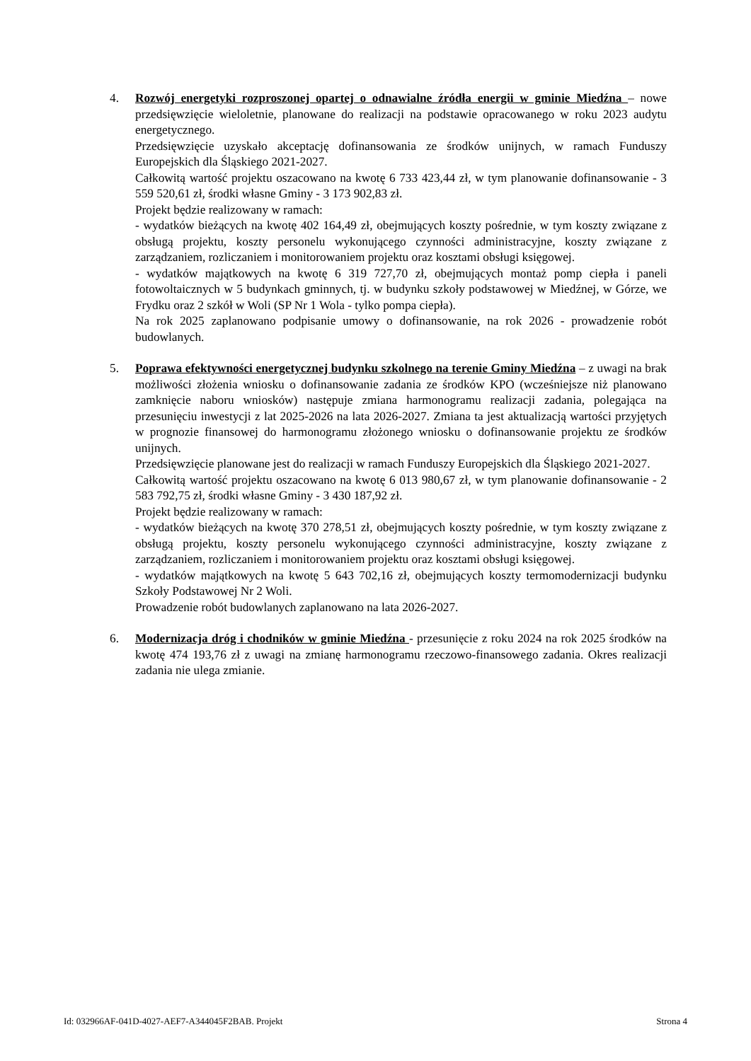4. Rozwój energetyki rozproszonej opartej o odnawialne źródła energii w gminie Miedźna – nowe przedsięwzięcie wieloletnie, planowane do realizacji na podstawie opracowanego w roku 2023 audytu energetycznego.
Przedsięwzięcie uzyskało akceptację dofinansowania ze środków unijnych, w ramach Funduszy Europejskich dla Śląskiego 2021-2027.
Całkowitą wartość projektu oszacowano na kwotę 6 733 423,44 zł, w tym planowanie dofinansowanie - 3 559 520,61 zł, środki własne Gminy - 3 173 902,83 zł.
Projekt będzie realizowany w ramach:
- wydatków bieżących na kwotę 402 164,49 zł, obejmujących koszty pośrednie, w tym koszty związane z obsługą projektu, koszty personelu wykonującego czynności administracyjne, koszty związane z zarządzaniem, rozliczaniem i monitorowaniem projektu oraz kosztami obsługi księgowej.
- wydatków majątkowych na kwotę 6 319 727,70 zł, obejmujących montaż pomp ciepła i paneli fotowoltaicznych w 5 budynkach gminnych, tj. w budynku szkoły podstawowej w Miedźnej, w Górze, we Frydku oraz 2 szkół w Woli (SP Nr 1 Wola - tylko pompa ciepła).
Na rok 2025 zaplanowano podpisanie umowy o dofinansowanie, na rok 2026 - prowadzenie robót budowlanych.
5. Poprawa efektywności energetycznej budynku szkolnego na terenie Gminy Miedźna – z uwagi na brak możliwości złożenia wniosku o dofinansowanie zadania ze środków KPO (wcześniejsze niż planowano zamknięcie naboru wniosków) następuje zmiana harmonogramu realizacji zadania, polegająca na przesunięciu inwestycji z lat 2025-2026 na lata 2026-2027. Zmiana ta jest aktualizacją wartości przyjętych w prognozie finansowej do harmonogramu złożonego wniosku o dofinansowanie projektu ze środków unijnych.
Przedsięwzięcie planowane jest do realizacji w ramach Funduszy Europejskich dla Śląskiego 2021-2027.
Całkowitą wartość projektu oszacowano na kwotę 6 013 980,67 zł, w tym planowanie dofinansowanie - 2 583 792,75 zł, środki własne Gminy - 3 430 187,92 zł.
Projekt będzie realizowany w ramach:
- wydatków bieżących na kwotę 370 278,51 zł, obejmujących koszty pośrednie, w tym koszty związane z obsługą projektu, koszty personelu wykonującego czynności administracyjne, koszty związane z zarządzaniem, rozliczaniem i monitorowaniem projektu oraz kosztami obsługi księgowej.
- wydatków majątkowych na kwotę 5 643 702,16 zł, obejmujących koszty termomodernizacji budynku Szkoły Podstawowej Nr 2 Woli.
Prowadzenie robót budowlanych zaplanowano na lata 2026-2027.
6. Modernizacja dróg i chodników w gminie Miedźna - przesunięcie z roku 2024 na rok 2025 środków na kwotę 474 193,76 zł z uwagi na zmianę harmonogramu rzeczowo-finansowego zadania. Okres realizacji zadania nie ulega zmianie.
Id: 032966AF-041D-4027-AEF7-A344045F2BAB. Projekt Strona 4